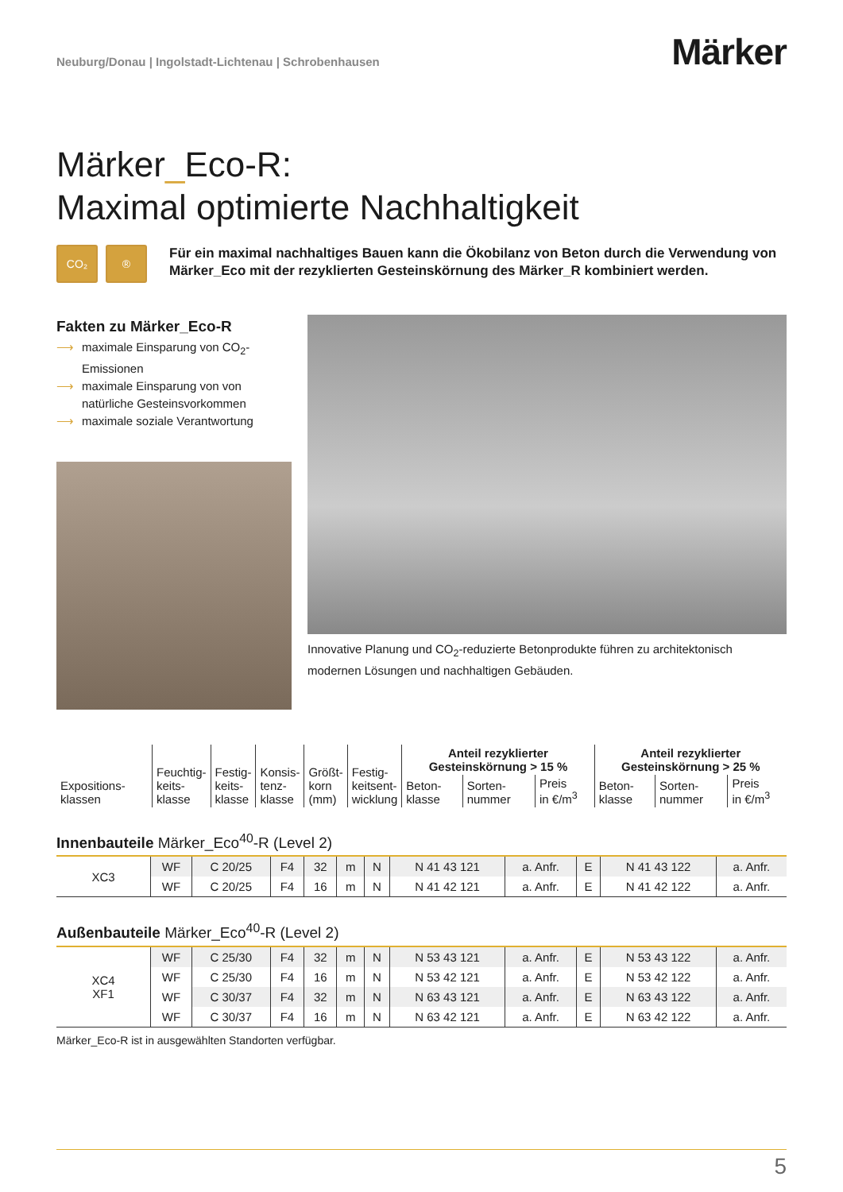Neuburg/Donau | Ingolstadt-Lichtenau | Schrobenhausen
Märker
Märker_Eco-R:
Maximal optimierte Nachhaltigkeit
CO₂ ®
Für ein maximal nachhaltiges Bauen kann die Ökobilanz von Beton durch die Verwendung von Märker_Eco mit der rezyklierten Gesteinskörnung des Märker_R kombiniert werden.
Fakten zu Märker_Eco-R
⟶ maximale Einsparung von CO<sub>2</sub>-Emissionen
⟶ maximale Einsparung von von natürliche Gesteinsvorkommen
⟶ maximale soziale Verantwortung
Innovative Planung und CO<sub>2</sub>-reduzierte Betonprodukte führen zu architektonisch modernen Lösungen und nachhaltigen Gebäuden.
| Expositions- klassen | Feuchtig- keits- klasse | Festig- keits- klasse | Konsis- tenz- klasse | Größt- korn (mm) | Festig- keitsent- wicklung | Anteil rezyklierter Gesteinskörnung > 15 % | | | Anteil rezyklierter Gesteinskörnung > 25 % | | |
| --- | --- | --- | --- | --- | --- | --- | --- | --- | --- | --- | --- |
| | | | | | | Beton- klasse | Sorten- nummer | Preis in €/m<sup>3</sup> | Beton- klasse | Sorten- nummer | Preis in €/m<sup>3</sup> |
Innenbauteile Märker_Eco<sup>40</sup>-R (Level 2)
| XC3 | WF | C 20/25 | F4 | 32 | m | N | N 41 43 121 | a. Anfr. | E | N 41 43 122 | a. Anfr. |
| | WF | C 20/25 | F4 | 16 | m | N | N 41 42 121 | a. Anfr. | E | N 41 42 122 | a. Anfr. |
Außenbauteile Märker_Eco<sup>40</sup>-R (Level 2)
| XC4 XF1 | WF | C 25/30 | F4 | 32 | m | N | N 53 43 121 | a. Anfr. | E | N 53 43 122 | a. Anfr. |
| | WF | C 25/30 | F4 | 16 | m | N | N 53 42 121 | a. Anfr. | E | N 53 42 122 | a. Anfr. |
| | WF | C 30/37 | F4 | 32 | m | N | N 63 43 121 | a. Anfr. | E | N 63 43 122 | a. Anfr. |
| | WF | C 30/37 | F4 | 16 | m | N | N 63 42 121 | a. Anfr. | E | N 63 42 122 | a. Anfr. |
Märker_Eco-R ist in ausgewählten Standorten verfügbar.
5